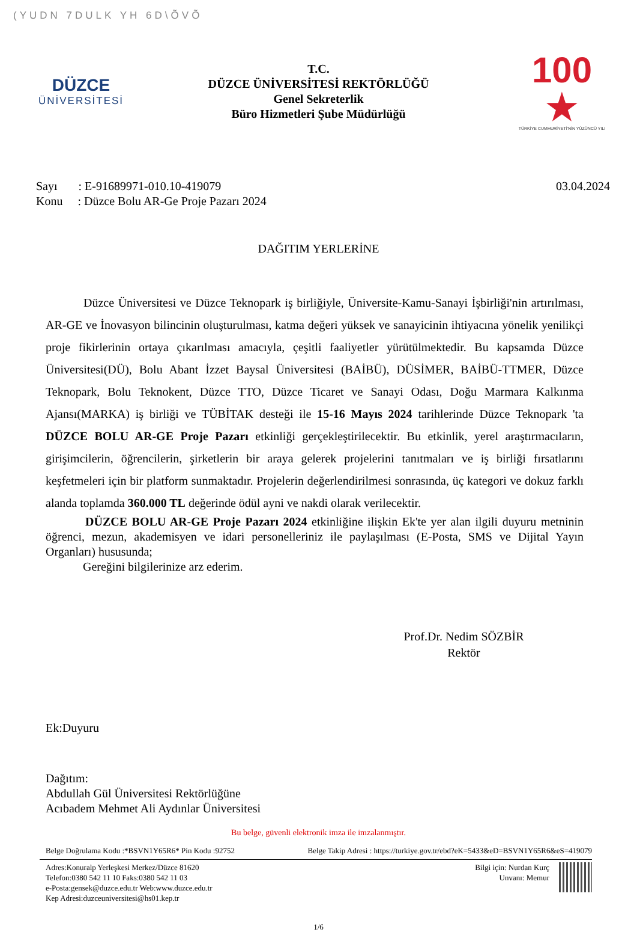(YUDN 7DULK YH 6D\ÕVÕ
DÜZCE
ÜNİVERSİTESİ
T.C.
DÜZCE ÜNİVERSİTESİ REKTÖRLÜĞÜ
Genel Sekreterlik
Büro Hizmetleri Şube Müdürlüğü
100 ★
TÜRKİYE CUMHURİYETİ'NİN YÜZÜNCÜ YILI
Sayı : E-91689971-010.10-419079
Konu : Düzce Bolu AR-Ge Proje Pazarı 2024
03.04.2024
DAĞITIM YERLERİNE
Düzce Üniversitesi ve Düzce Teknopark iş birliğiyle, Üniversite-Kamu-Sanayi İşbirliği'nin artırılması, AR-GE ve İnovasyon bilincinin oluşturulması, katma değeri yüksek ve sanayicinin ihtiyacına yönelik yenilikçi proje fikirlerinin ortaya çıkarılması amacıyla, çeşitli faaliyetler yürütülmektedir. Bu kapsamda Düzce Üniversitesi(DÜ), Bolu Abant İzzet Baysal Üniversitesi (BAİBÜ), DÜSİMER, BAİBÜ-TTMER, Düzce Teknopark, Bolu Teknokent, Düzce TTO, Düzce Ticaret ve Sanayi Odası, Doğu Marmara Kalkınma Ajansı(MARKA) iş birliği ve TÜBİTAK desteği ile 15-16 Mayıs 2024 tarihlerinde Düzce Teknopark 'ta DÜZCE BOLU AR-GE Proje Pazarı etkinliği gerçekleştirilecektir. Bu etkinlik, yerel araştırmacıların, girişimcilerin, öğrencilerin, şirketlerin bir araya gelerek projelerini tanıtmaları ve iş birliği fırsatlarını keşfetmeleri için bir platform sunmaktadır. Projelerin değerlendirilmesi sonrasında, üç kategori ve dokuz farklı alanda toplamda 360.000 TL değerinde ödül ayni ve nakdi olarak verilecektir.
DÜZCE BOLU AR-GE Proje Pazarı 2024 etkinliğine ilişkin Ek'te yer alan ilgili duyuru metninin öğrenci, mezun, akademisyen ve idari personelleriniz ile paylaşılması (E-Posta, SMS ve Dijital Yayın Organları) hususunda;
Gereğini bilgilerinize arz ederim.
Prof.Dr. Nedim SÖZBİR
Rektör
Ek:Duyuru
Dağıtım:
Abdullah Gül Üniversitesi Rektörlüğüne
Acıbadem Mehmet Ali Aydınlar Üniversitesi
Bu belge, güvenli elektronik imza ile imzalanmıştır.
Belge Doğrulama Kodu :*BSVN1Y65R6* Pin Kodu :92752 Belge Takip Adresi : https://turkiye.gov.tr/ebd?eK=5433&eD=BSVN1Y65R6&eS=419079
Adres:Konuralp Yerleşkesi Merkez/Düzce 81620
Telefon:0380 542 11 10 Faks:0380 542 11 03
e-Posta:gensek@duzce.edu.tr Web:www.duzce.edu.tr
Kep Adresi:duzceuniversitesi@hs01.kep.tr
Bilgi için: Nurdan Kurç
Unvanı: Memur
1/6